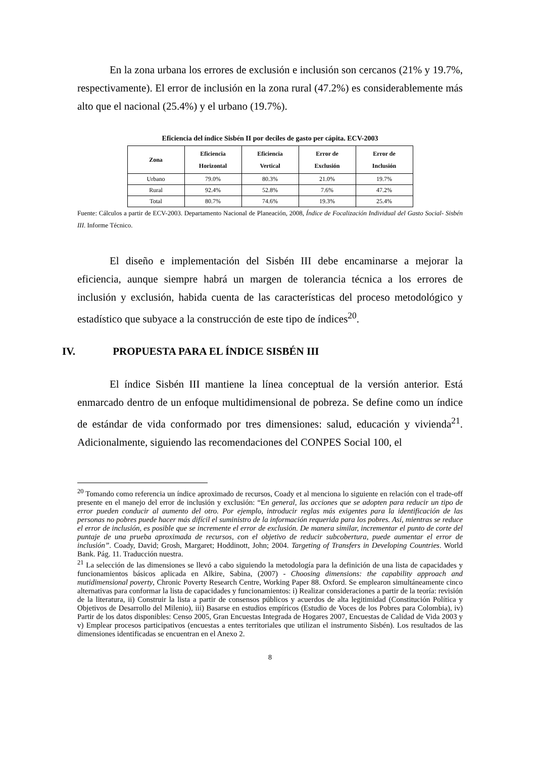En la zona urbana los errores de exclusión e inclusión son cercanos (21% y 19.7%, respectivamente). El error de inclusión en la zona rural (47.2%) es considerablemente más alto que el nacional (25.4%) y el urbano (19.7%).
Eficiencia del índice Sisbén II por deciles de gasto per cápita. ECV-2003
| Zona | Eficiencia Horizontal | Eficiencia Vertical | Error de Exclusión | Error de Inclusión |
| --- | --- | --- | --- | --- |
| Urbano | 79.0% | 80.3% | 21.0% | 19.7% |
| Rural | 92.4% | 52.8% | 7.6% | 47.2% |
| Total | 80.7% | 74.6% | 19.3% | 25.4% |
Fuente: Cálculos a partir de ECV-2003. Departamento Nacional de Planeación, 2008, Índice de Focalización Individual del Gasto Social- Sisbén III. Informe Técnico.
El diseño e implementación del Sisbén III debe encaminarse a mejorar la eficiencia, aunque siempre habrá un margen de tolerancia técnica a los errores de inclusión y exclusión, habida cuenta de las características del proceso metodológico y estadístico que subyace a la construcción de este tipo de índices<sup>20</sup>.
IV. PROPUESTA PARA EL ÍNDICE SISBÉN III
El índice Sisbén III mantiene la línea conceptual de la versión anterior. Está enmarcado dentro de un enfoque multidimensional de pobreza. Se define como un índice de estándar de vida conformado por tres dimensiones: salud, educación y vivienda<sup>21</sup>. Adicionalmente, siguiendo las recomendaciones del CONPES Social 100, el
<sup>20</sup> Tomando como referencia un índice aproximado de recursos, Coady et al menciona lo siguiente en relación con el trade-off presente en el manejo del error de inclusión y exclusión: “En general, las acciones que se adopten para reducir un tipo de error pueden conducir al aumento del otro. Por ejemplo, introducir reglas más exigentes para la identificación de las personas no pobres puede hacer más difícil el suministro de la información requerida para los pobres. Así, mientras se reduce el error de inclusión, es posible que se incremente el error de exclusión. De manera similar, incrementar el punto de corte del puntaje de una prueba aproximada de recursos, con el objetivo de reducir subcobertura, puede aumentar el error de inclusión”. Coady, David; Grosh, Margaret; Hoddinott, John; 2004. Targeting of Transfers in Developing Countries. World Bank. Pág. 11. Traducción nuestra.
<sup>21</sup> La selección de las dimensiones se llevó a cabo siguiendo la metodología para la definición de una lista de capacidades y funcionamientos básicos aplicada en Alkire, Sabina, (2007) - Choosing dimensions: the capability approach and mutidimensional poverty, Chronic Poverty Research Centre, Working Paper 88. Oxford. Se emplearon simultáneamente cinco alternativas para conformar la lista de capacidades y funcionamientos: i) Realizar consideraciones a partir de la teoría: revisión de la literatura, ii) Construir la lista a partir de consensos públicos y acuerdos de alta legitimidad (Constitución Política y Objetivos de Desarrollo del Milenio), iii) Basarse en estudios empíricos (Estudio de Voces de los Pobres para Colombia), iv) Partir de los datos disponibles: Censo 2005, Gran Encuestas Integrada de Hogares 2007, Encuestas de Calidad de Vida 2003 y v) Emplear procesos participativos (encuestas a entes territoriales que utilizan el instrumento Sisbén). Los resultados de las dimensiones identificadas se encuentran en el Anexo 2.
8